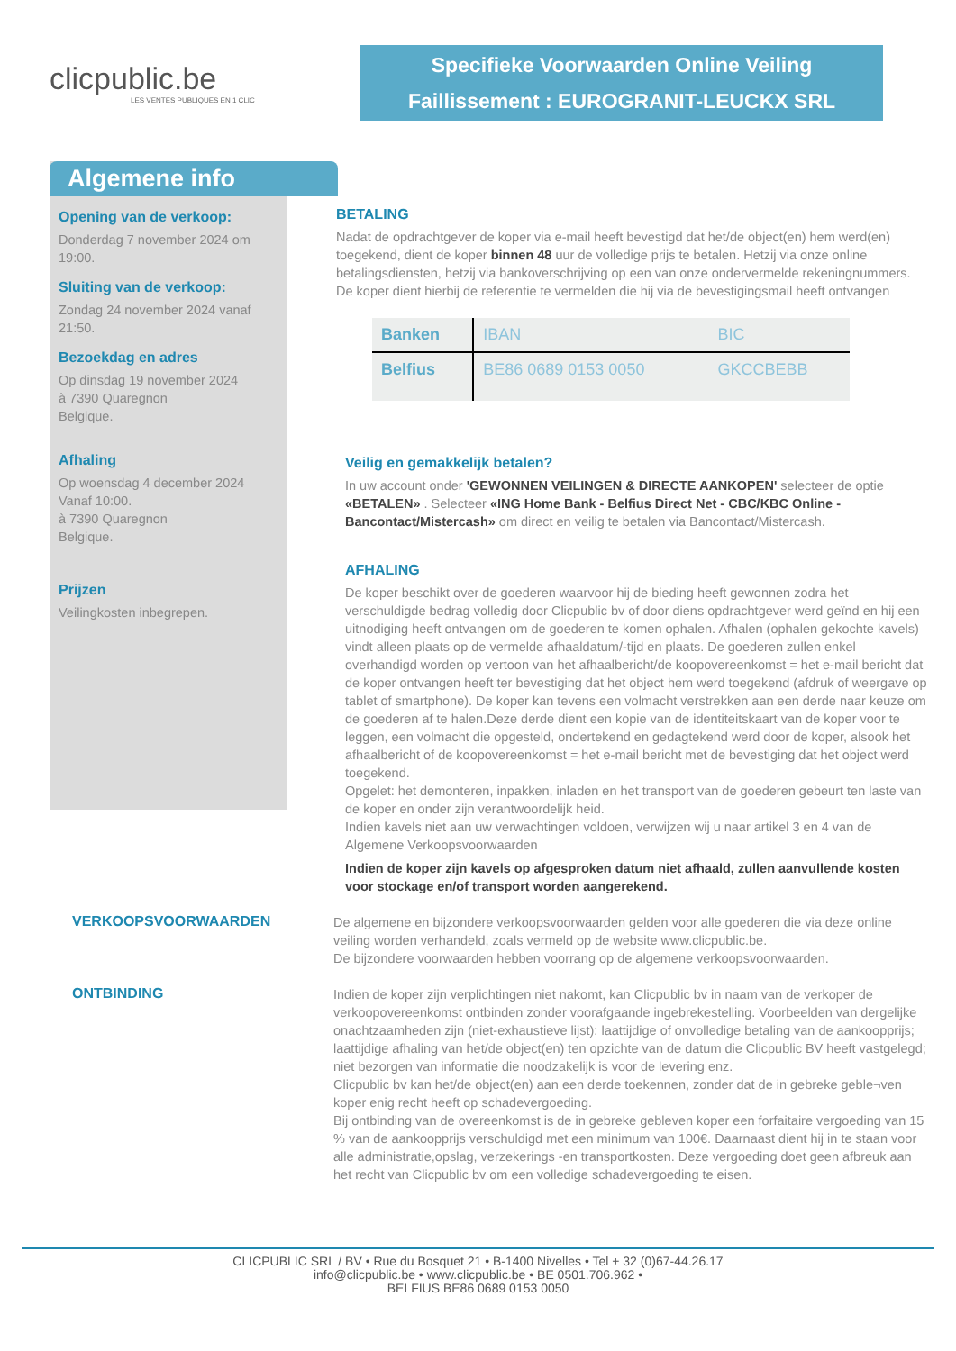clicpublic.be
LES VENTES PUBLIQUES EN 1 CLIC
Specifieke Voorwaarden Online Veiling
Faillissement : EUROGRANIT-LEUCKX SRL
Algemene info
Opening van de verkoop:
Donderdag 7 november 2024 om 19:00.
Sluiting van de verkoop:
Zondag 24 november 2024 vanaf 21:50.
Bezoekdag en adres
Op dinsdag 19 november 2024
à 7390 Quaregnon
Belgique.
Afhaling
Op woensdag 4 december 2024
Vanaf 10:00.
à 7390 Quaregnon
Belgique.
Prijzen
Veilingkosten inbegrepen.
BETALING
Nadat de opdrachtgever de koper via e-mail heeft bevestigd dat het/de object(en) hem werd(en) toegekend, dient de koper binnen 48 uur de volledige prijs te betalen. Hetzij via onze online betalingsdiensten, hetzij via bankoverschrijving op een van onze ondervermelde rekeningnummers. De koper dient hierbij de referentie te vermelden die hij via de bevestigingsmail heeft ontvangen
| Banken | IBAN | BIC |
| --- | --- | --- |
| Belfius | BE86 0689 0153 0050 | GKCCBEBB |
Veilig en gemakkelijk betalen?
In uw account onder 'GEWONNEN VEILINGEN & DIRECTE AANKOPEN' selecteer de optie «BETALEN» . Selecteer «ING Home Bank - Belfius Direct Net - CBC/KBC Online - Bancontact/Mistercash» om direct en veilig te betalen via Bancontact/Mistercash.
AFHALING
De koper beschikt over de goederen waarvoor hij de bieding heeft gewonnen zodra het verschuldigde bedrag volledig door Clicpublic bv of door diens opdrachtgever werd geïnd en hij een uitnodiging heeft ontvangen om de goederen te komen ophalen. Afhalen (ophalen gekochte kavels) vindt alleen plaats op de vermelde afhaaldatum/-tijd en plaats. De goederen zullen enkel overhandigd worden op vertoon van het afhaalbericht/de koopovereenkomst = het e-mail bericht dat de koper ontvangen heeft ter bevestiging dat het object hem werd toegekend (afdruk of weergave op tablet of smartphone). De koper kan tevens een volmacht verstrekken aan een derde naar keuze om de goederen af te halen.Deze derde dient een kopie van de identiteitskaart van de koper voor te leggen, een volmacht die opgesteld, ondertekend en gedagtekend werd door de koper, alsook het afhaalbericht of de koopovereenkomst = het e-mail bericht met de bevestiging dat het object werd toegekend.
Opgelet: het demonteren, inpakken, inladen en het transport van de goederen gebeurt ten laste van de koper en onder zijn verantwoordelijk heid.
Indien kavels niet aan uw verwachtingen voldoen, verwijzen wij u naar artikel 3 en 4 van de Algemene Verkoopsvoorwaarden
Indien de koper zijn kavels op afgesproken datum niet afhaald, zullen aanvullende kosten voor stockage en/of transport worden aangerekend.
VERKOOPSVOORWAARDEN
De algemene en bijzondere verkoopsvoorwaarden gelden voor alle goederen die via deze online veiling worden verhandeld, zoals vermeld op de website www.clicpublic.be.
De bijzondere voorwaarden hebben voorrang op de algemene verkoopsvoorwaarden.
ONTBINDING
Indien de koper zijn verplichtingen niet nakomt, kan Clicpublic bv in naam van de verkoper de verkoopovereenkomst ontbinden zonder voorafgaande ingebrekestelling. Voorbeelden van dergelijke onachtzaamheden zijn (niet-exhaustieve lijst): laattijdige of onvolledige betaling van de aankoopprijs; laattijdige afhaling van het/de object(en) ten opzichte van de datum die Clicpublic BV heeft vastgelegd; niet bezorgen van informatie die noodzakelijk is voor de levering enz.
Clicpublic bv kan het/de object(en) aan een derde toekennen, zonder dat de in gebreke geble¬ven koper enig recht heeft op schadevergoeding.
Bij ontbinding van de overeenkomst is de in gebreke gebleven koper een forfaitaire vergoeding van 15 % van de aankoopprijs verschuldigd met een minimum van 100€. Daarnaast dient hij in te staan voor alle administratie,opslag, verzekerings -en transportkosten. Deze vergoeding doet geen afbreuk aan het recht van Clicpublic bv om een volledige schadevergoeding te eisen.
CLICPUBLIC SRL / BV • Rue du Bosquet 21 • B-1400 Nivelles • Tel + 32 (0)67-44.26.17
info@clicpublic.be • www.clicpublic.be • BE 0501.706.962 •
BELFIUS BE86 0689 0153 0050